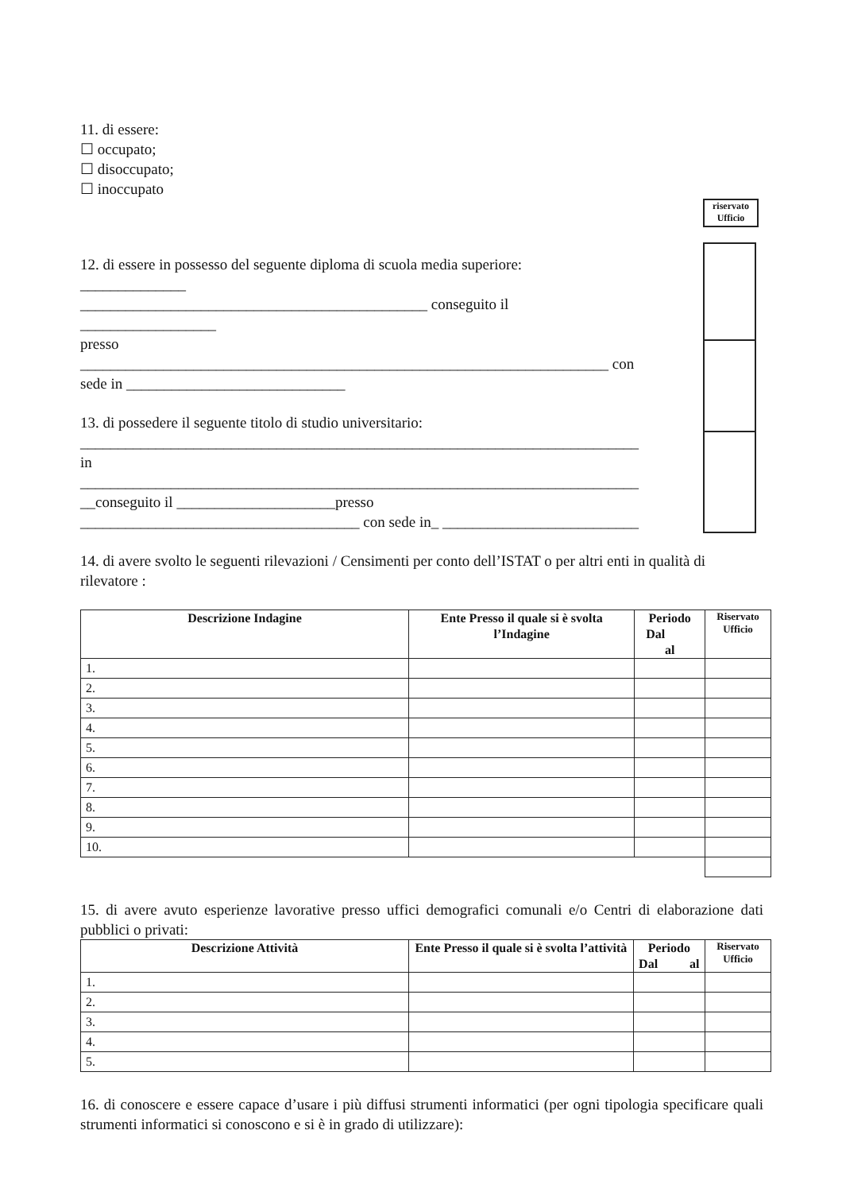riservato
Ufficio
11. di essere:
☐ occupato;
☐ disoccupato;
☐ inoccupato
12. di essere in possesso del seguente diploma di scuola media superiore:
______________
______________________________________________ conseguito il
__________________
presso
______________________________________________________________________ con
sede in _____________________________
13. di possedere il seguente titolo di studio universitario:
__________________________________________________________________________
in
__________________________________________________________________________
__conseguito il _____________________presso
_____________________________________ con sede in_ __________________________
14. di avere svolto le seguenti rilevazioni / Censimenti per conto dell’ISTAT o per altri enti in qualità di rilevatore :
| Descrizione Indagine | Ente Presso il quale si è svolta l’Indagine | Periodo Dal al | Riservato Ufficio |
| --- | --- | --- | --- |
| 1. | | | |
| 2. | | | |
| 3. | | | |
| 4. | | | |
| 5. | | | |
| 6. | | | |
| 7. | | | |
| 8. | | | |
| 9. | | | |
| 10. | | | |
15. di avere avuto esperienze lavorative presso uffici demografici comunali e/o Centri di elaborazione dati pubblici o privati:
| Descrizione Attività | Ente Presso il quale si è svolta l’attività | Periodo Dal al | Riservato Ufficio |
| --- | --- | --- | --- |
| 1. | | | |
| 2. | | | |
| 3. | | | |
| 4. | | | |
| 5. | | | |
16. di conoscere e essere capace d’usare i più diffusi strumenti informatici (per ogni tipologia specificare quali strumenti informatici si conoscono e si è in grado di utilizzare):